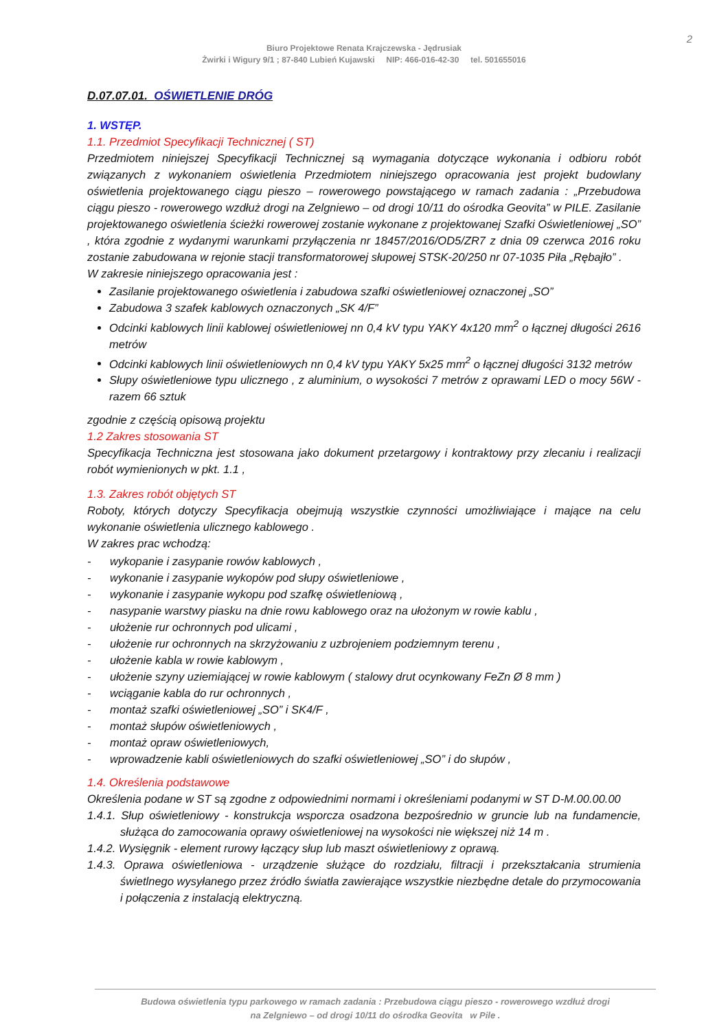2
Biuro Projektowe Renata Krajczewska - Jędrusiak
Żwirki i Wigury 9/1 ; 87-840 Lubień Kujawski NIP: 466-016-42-30 tel. 501655016
D.07.07.01. OŚWIETLENIE DRÓG
1. WSTĘP.
1.1. Przedmiot Specyfikacji Technicznej ( ST)
Przedmiotem niniejszej Specyfikacji Technicznej są wymagania dotyczące wykonania i odbioru robót związanych z wykonaniem oświetlenia Przedmiotem niniejszego opracowania jest projekt budowlany oświetlenia projektowanego ciągu pieszo – rowerowego powstającego w ramach zadania : „Przebudowa ciągu pieszo - rowerowego wzdłuż drogi na Zelgniewo – od drogi 10/11 do ośrodka Geovita” w PILE. Zasilanie projektowanego oświetlenia ścieżki rowerowej zostanie wykonane z projektowanej Szafki Oświetleniowej „SO” , która zgodnie z wydanymi warunkami przyłączenia nr 18457/2016/OD5/ZR7 z dnia 09 czerwca 2016 roku zostanie zabudowana w rejonie stacji transformatorowej słupowej STSK-20/250 nr 07-1035 Piła „Rębajło” .
W zakresie niniejszego opracowania jest :
Zasilanie projektowanego oświetlenia i zabudowa szafki oświetleniowej oznaczonej „SO”
Zabudowa 3 szafek kablowych oznaczonych „SK 4/F”
Odcinki kablowych linii kablowej oświetleniowej nn 0,4 kV typu YAKY 4x120 mm<sup>2</sup> o łącznej długości 2616 metrów
Odcinki kablowych linii oświetleniowych nn 0,4 kV typu YAKY 5x25 mm<sup>2</sup> o łącznej długości 3132 metrów
Słupy oświetleniowe typu ulicznego , z aluminium, o wysokości 7 metrów z oprawami LED o mocy 56W - razem 66 sztuk
zgodnie z częścią opisową projektu
1.2 Zakres stosowania ST
Specyfikacja Techniczna jest stosowana jako dokument przetargowy i kontraktowy przy zlecaniu i realizacji robót wymienionych w pkt. 1.1 ,
1.3. Zakres robót objętych ST
Roboty, których dotyczy Specyfikacja obejmują wszystkie czynności umożliwiające i mające na celu wykonanie oświetlenia ulicznego kablowego .
W zakres prac wchodzą:
- wykopanie i zasypanie rowów kablowych ,
- wykonanie i zasypanie wykopów pod słupy oświetleniowe ,
- wykonanie i zasypanie wykopu pod szafkę oświetleniową ,
- nasypanie warstwy piasku na dnie rowu kablowego oraz na ułożonym w rowie kablu ,
- ułożenie rur ochronnych pod ulicami ,
- ułożenie rur ochronnych na skrzyżowaniu z uzbrojeniem podziemnym terenu ,
- ułożenie kabla w rowie kablowym ,
- ułożenie szyny uziemiającej w rowie kablowym ( stalowy drut ocynkowany FeZn Ø 8 mm )
- wciąganie kabla do rur ochronnych ,
- montaż szafki oświetleniowej „SO” i SK4/F ,
- montaż słupów oświetleniowych ,
- montaż opraw oświetleniowych,
- wprowadzenie kabli oświetleniowych do szafki oświetleniowej „SO” i do słupów ,
1.4. Określenia podstawowe
Określenia podane w ST są zgodne z odpowiednimi normami i określeniami podanymi w ST D-M.00.00.00
1.4.1. Słup oświetleniowy - konstrukcja wsporcza osadzona bezpośrednio w gruncie lub na fundamencie, służąca do zamocowania oprawy oświetleniowej na wysokości nie większej niż 14 m .
1.4.2. Wysięgnik - element rurowy łączący słup lub maszt oświetleniowy z oprawą.
1.4.3. Oprawa oświetleniowa - urządzenie służące do rozdziału, filtracji i przekształcania strumienia świetlnego wysyłanego przez źródło światła zawierające wszystkie niezbędne detale do przymocowania i połączenia z instalacją elektryczną.
Budowa oświetlenia typu parkowego w ramach zadania : Przebudowa ciągu pieszo - rowerowego wzdłuż drogi
na Zelgniewo – od drogi 10/11 do ośrodka Geovita w Pile .